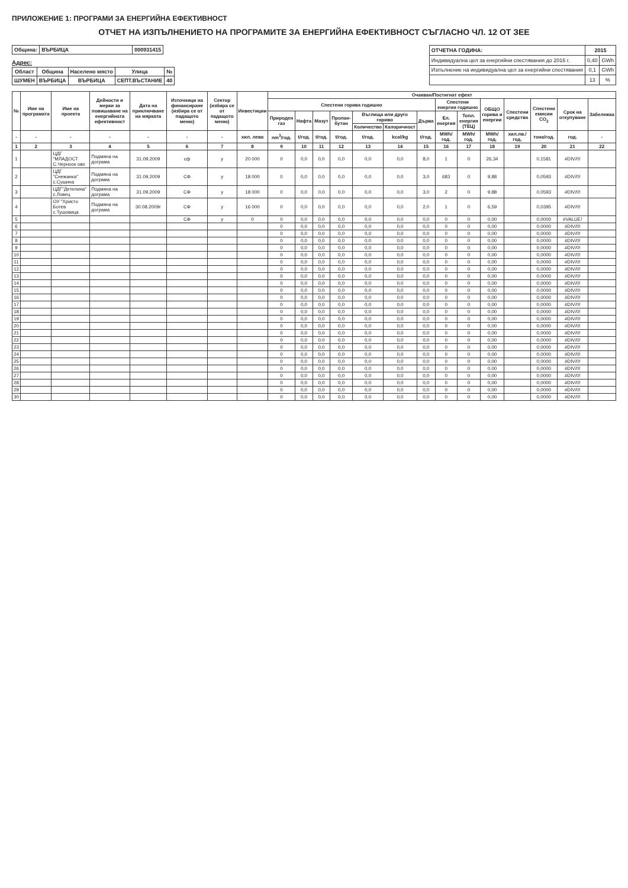ПРИЛОЖЕНИЕ 1: ПРОГРАМИ ЗА ЕНЕРГИЙНА ЕФЕКТИВНОСТ
ОТЧЕТ НА ИЗПЪЛНЕНИЕТО НА ПРОГРАМИТЕ ЗА ЕНЕРГИЙНА ЕФЕКТИВНОСТ СЪГЛАСНО ЧЛ. 12 ОТ ЗЕЕ
| Община: | ВЪРБИЦА | 000931415 |
| --- | --- | --- |
Адрес:
| Област | Община | Населено място | Улица | № |
| --- | --- | --- | --- | --- |
| ШУМЕН | ВЪРБИЦА | ВЪРБИЦА | СЕПТ.ВЪСТАНИЕ | 40 |
| ОТЧЕТНА ГОДИНА: | 2015 | |
| --- | --- | --- |
| Индивидуална цел за енергийни спестявания до 2016 г. | 0,40 | GWh |
| Изпълнение на индивидуална цел за енергийни спестявания | 0,1 | GWh |
| | 13 | % |
| № | Име на програмата | Име на проекта | Дейности и мерки за повишаване на енергийната ефективност | Дата на приключване на мярката | Източници на финансиране (избира се от падащото меню) | Сектор (избира се от падащото меню) | Инвестиции | Очакван/Постигнат ефект | | | | | | | | | | | | | |
| --- | --- | --- | --- | --- | --- | --- | --- | --- | --- | --- | --- | --- | --- | --- | --- | --- | --- | --- | --- | --- | --- |
| | | | | | | | | Спестени горива годишно | | | | | | | Спестени енергии годишно | | ОБЩО горива и енергии | Спестени средства | Спестени емисии CO<sub>2</sub> | Срок на откупуване | Забележка |
| | | | | | | | | Природен газ | Нафта | Мазут | Пропан-бутан | Въглища или друго гориво | | Дърва | Ел. енергия | Топл. енергия (ТЕЦ) | | | | | |
| | | | | | | | | | | | | Количество | Калоричност | | | | | | | | |
| - | - | - | - | - | - | - | хил. лева | nm<sup>3</sup>/год. | t/год. | t/год. | t/год. | t/год. | kcal/kg | t/год. | MWh/год. | MWh/год. | MWh/год. | хил.лв./год. | тона/год. | год. | - |
| 1 | 2 | 3 | 4 | 5 | 6 | 7 | 8 | 9 | 10 | 11 | 12 | 13 | 14 | 15 | 16 | 17 | 18 | 19 | 20 | 21 | 22 |
| 1 | | ЦДГ "МЛАДОСТ С.Черноок ово | Подмяна на дограма | 31.09.2009 | сф | у | 20 000 | 0 | 0,0 | 0,0 | 0,0 | 0,0 | 0,0 | 8,0 | 1 | 0 | 26,34 | | 0,1581 | #DIV/0! | |
| 2 | | ЦДГ "Снежанка" с.Сушина | Подмяна на дограма | 31.09.2009 | СФ | у | 18 000 | 0 | 0,0 | 0,0 | 0,0 | 0,0 | 0,0 | 3,0 | 683 | 0 | 9,88 | | 0,0593 | #DIV/0! | |
| 3 | | ЦДГ"Детелина" с.Ловец | Подмяна на дограма | 31.09.2009 | СФ | у | 18 000 | 0 | 0,0 | 0,0 | 0,0 | 0,0 | 0,0 | 3,0 | 2 | 0 | 9,88 | | 0,0593 | #DIV/0! | |
| 4 | | ОУ "Христо Ботев с.Тушовица | Подмяна на дограма | 30.08.2009г | СФ | у | 16 000 | 0 | 0,0 | 0,0 | 0,0 | 0,0 | 0,0 | 2,0 | 1 | 0 | 6,59 | | 0,0395 | #DIV/0! | |
| 5 | | | | | СФ | у | 0 | 0 | 0,0 | 0,0 | 0,0 | 0,0 | 0,0 | 0,0 | 0 | 0 | 0,00 | | 0,0000 | #VALUE! | |
| 6 | | | | | | | | 0 | 0,0 | 0,0 | 0,0 | 0,0 | 0,0 | 0,0 | 0 | 0 | 0,00 | | 0,0000 | #DIV/0! | |
| 7 | | | | | | | | 0 | 0,0 | 0,0 | 0,0 | 0,0 | 0,0 | 0,0 | 0 | 0 | 0,00 | | 0,0000 | #DIV/0! | |
| 8 | | | | | | | | 0 | 0,0 | 0,0 | 0,0 | 0,0 | 0,0 | 0,0 | 0 | 0 | 0,00 | | 0,0000 | #DIV/0! | |
| 9 | | | | | | | | 0 | 0,0 | 0,0 | 0,0 | 0,0 | 0,0 | 0,0 | 0 | 0 | 0,00 | | 0,0000 | #DIV/0! | |
| 10 | | | | | | | | 0 | 0,0 | 0,0 | 0,0 | 0,0 | 0,0 | 0,0 | 0 | 0 | 0,00 | | 0,0000 | #DIV/0! | |
| 11 | | | | | | | | 0 | 0,0 | 0,0 | 0,0 | 0,0 | 0,0 | 0,0 | 0 | 0 | 0,00 | | 0,0000 | #DIV/0! | |
| 12 | | | | | | | | 0 | 0,0 | 0,0 | 0,0 | 0,0 | 0,0 | 0,0 | 0 | 0 | 0,00 | | 0,0000 | #DIV/0! | |
| 13 | | | | | | | | 0 | 0,0 | 0,0 | 0,0 | 0,0 | 0,0 | 0,0 | 0 | 0 | 0,00 | | 0,0000 | #DIV/0! | |
| 14 | | | | | | | | 0 | 0,0 | 0,0 | 0,0 | 0,0 | 0,0 | 0,0 | 0 | 0 | 0,00 | | 0,0000 | #DIV/0! | |
| 15 | | | | | | | | 0 | 0,0 | 0,0 | 0,0 | 0,0 | 0,0 | 0,0 | 0 | 0 | 0,00 | | 0,0000 | #DIV/0! | |
| 16 | | | | | | | | 0 | 0,0 | 0,0 | 0,0 | 0,0 | 0,0 | 0,0 | 0 | 0 | 0,00 | | 0,0000 | #DIV/0! | |
| 17 | | | | | | | | 0 | 0,0 | 0,0 | 0,0 | 0,0 | 0,0 | 0,0 | 0 | 0 | 0,00 | | 0,0000 | #DIV/0! | |
| 18 | | | | | | | | 0 | 0,0 | 0,0 | 0,0 | 0,0 | 0,0 | 0,0 | 0 | 0 | 0,00 | | 0,0000 | #DIV/0! | |
| 19 | | | | | | | | 0 | 0,0 | 0,0 | 0,0 | 0,0 | 0,0 | 0,0 | 0 | 0 | 0,00 | | 0,0000 | #DIV/0! | |
| 20 | | | | | | | | 0 | 0,0 | 0,0 | 0,0 | 0,0 | 0,0 | 0,0 | 0 | 0 | 0,00 | | 0,0000 | #DIV/0! | |
| 21 | | | | | | | | 0 | 0,0 | 0,0 | 0,0 | 0,0 | 0,0 | 0,0 | 0 | 0 | 0,00 | | 0,0000 | #DIV/0! | |
| 22 | | | | | | | | 0 | 0,0 | 0,0 | 0,0 | 0,0 | 0,0 | 0,0 | 0 | 0 | 0,00 | | 0,0000 | #DIV/0! | |
| 23 | | | | | | | | 0 | 0,0 | 0,0 | 0,0 | 0,0 | 0,0 | 0,0 | 0 | 0 | 0,00 | | 0,0000 | #DIV/0! | |
| 24 | | | | | | | | 0 | 0,0 | 0,0 | 0,0 | 0,0 | 0,0 | 0,0 | 0 | 0 | 0,00 | | 0,0000 | #DIV/0! | |
| 25 | | | | | | | | 0 | 0,0 | 0,0 | 0,0 | 0,0 | 0,0 | 0,0 | 0 | 0 | 0,00 | | 0,0000 | #DIV/0! | |
| 26 | | | | | | | | 0 | 0,0 | 0,0 | 0,0 | 0,0 | 0,0 | 0,0 | 0 | 0 | 0,00 | | 0,0000 | #DIV/0! | |
| 27 | | | | | | | | 0 | 0,0 | 0,0 | 0,0 | 0,0 | 0,0 | 0,0 | 0 | 0 | 0,00 | | 0,0000 | #DIV/0! | |
| 28 | | | | | | | | 0 | 0,0 | 0,0 | 0,0 | 0,0 | 0,0 | 0,0 | 0 | 0 | 0,00 | | 0,0000 | #DIV/0! | |
| 29 | | | | | | | | 0 | 0,0 | 0,0 | 0,0 | 0,0 | 0,0 | 0,0 | 0 | 0 | 0,00 | | 0,0000 | #DIV/0! | |
| 30 | | | | | | | | 0 | 0,0 | 0,0 | 0,0 | 0,0 | 0,0 | 0,0 | 0 | 0 | 0,00 | | 0,0000 | #DIV/0! | |